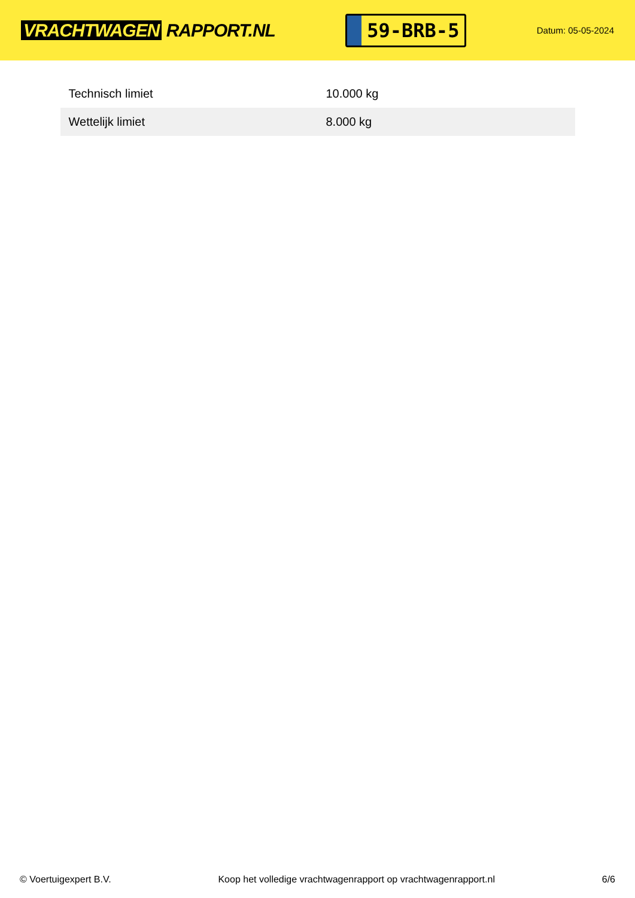VRACHTWAGEN RAPPORT.NL
59-BRB-5
Datum: 05-05-2024
| Technisch limiet | 10.000 kg |
| Wettelijk limiet | 8.000 kg |
© Voertuigexpert B.V. Koop het volledige vrachtwagenrapport op vrachtwagenrapport.nl 6/6